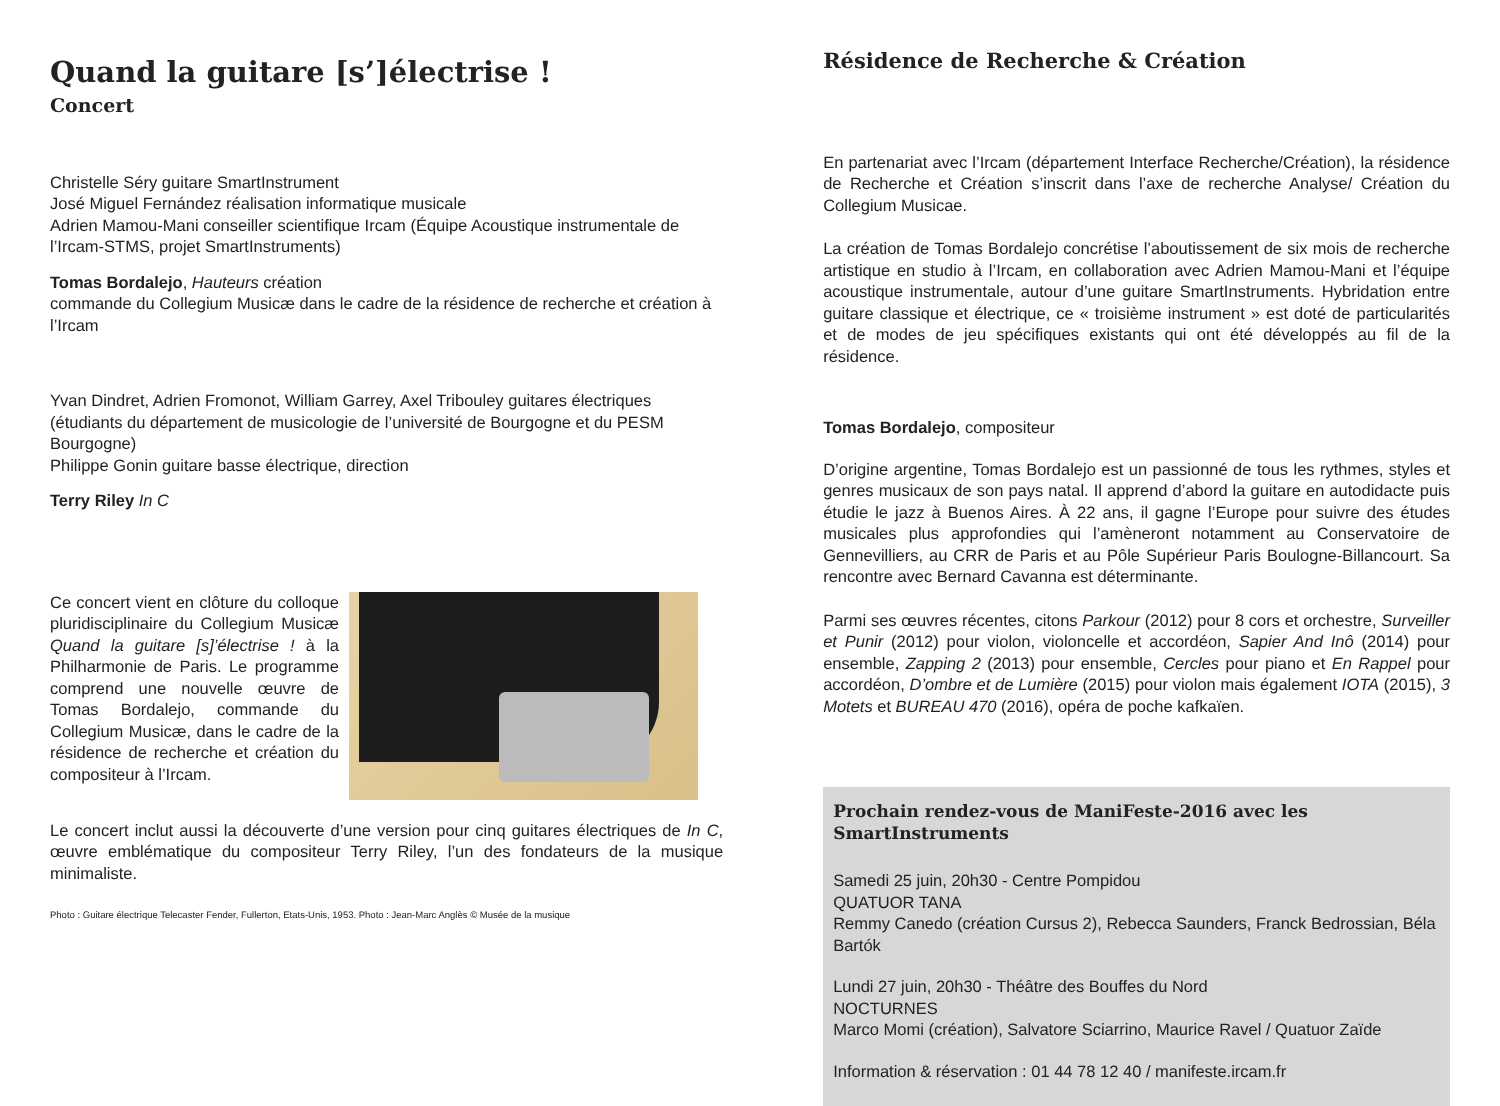Quand la guitare [s’]électrise !
Concert
Christelle Séry guitare SmartInstrument
José Miguel Fernández réalisation informatique musicale
Adrien Mamou-Mani conseiller scientifique Ircam (Équipe Acoustique instrumentale de l’Ircam-STMS, projet SmartInstruments)
Tomas Bordalejo, Hauteurs création
commande du Collegium Musicæ dans le cadre de la résidence de recherche et création à l’Ircam
Yvan Dindret, Adrien Fromonot, William Garrey, Axel Tribouley guitares électriques (étudiants du département de musicologie de l’université de Bourgogne et du PESM Bourgogne)
Philippe Gonin guitare basse électrique, direction
Terry Riley In C
Ce concert vient en clôture du colloque pluridisciplinaire du Collegium Musicæ Quand la guitare [s]’électrise ! à la Philharmonie de Paris. Le programme comprend une nouvelle œuvre de Tomas Bordalejo, commande du Collegium Musicæ, dans le cadre de la résidence de recherche et création du compositeur à l’Ircam.
Le concert inclut aussi la découverte d’une version pour cinq guitares électriques de In C, œuvre emblématique du compositeur Terry Riley, l’un des fondateurs de la musique minimaliste.
Photo : Guitare électrique Telecaster Fender, Fullerton, Etats-Unis, 1953. Photo : Jean-Marc Anglès © Musée de la musique
Résidence de Recherche & Création
En partenariat avec l’Ircam (département Interface Recherche/Création), la résidence de Recherche et Création s’inscrit dans l’axe de recherche Analyse/ Création du Collegium Musicae.
La création de Tomas Bordalejo concrétise l’aboutissement de six mois de recherche artistique en studio à l’Ircam, en collaboration avec Adrien Mamou-Mani et l’équipe acoustique instrumentale, autour d’une guitare SmartInstruments. Hybridation entre guitare classique et électrique, ce « troisième instrument » est doté de particularités et de modes de jeu spécifiques existants qui ont été développés au fil de la résidence.
Tomas Bordalejo, compositeur
D’origine argentine, Tomas Bordalejo est un passionné de tous les rythmes, styles et genres musicaux de son pays natal. Il apprend d’abord la guitare en autodidacte puis étudie le jazz à Buenos Aires. À 22 ans, il gagne l’Europe pour suivre des études musicales plus approfondies qui l’amèneront notamment au Conservatoire de Gennevilliers, au CRR de Paris et au Pôle Supérieur Paris Boulogne-Billancourt. Sa rencontre avec Bernard Cavanna est déterminante.
Parmi ses œuvres récentes, citons Parkour (2012) pour 8 cors et orchestre, Surveiller et Punir (2012) pour violon, violoncelle et accordéon, Sapier And Inô (2014) pour ensemble, Zapping 2 (2013) pour ensemble, Cercles pour piano et En Rappel pour accordéon, D’ombre et de Lumière (2015) pour violon mais également IOTA (2015), 3 Motets et BUREAU 470 (2016), opéra de poche kafkaïen.
Prochain rendez-vous de ManiFeste-2016 avec les SmartInstruments
Samedi 25 juin, 20h30 - Centre Pompidou
QUATUOR TANA
Remmy Canedo (création Cursus 2), Rebecca Saunders, Franck Bedrossian, Béla Bartók
Lundi 27 juin, 20h30 - Théâtre des Bouffes du Nord
NOCTURNES
Marco Momi (création), Salvatore Sciarrino, Maurice Ravel / Quatuor Zaïde
Information & réservation : 01 44 78 12 40 / manifeste.ircam.fr